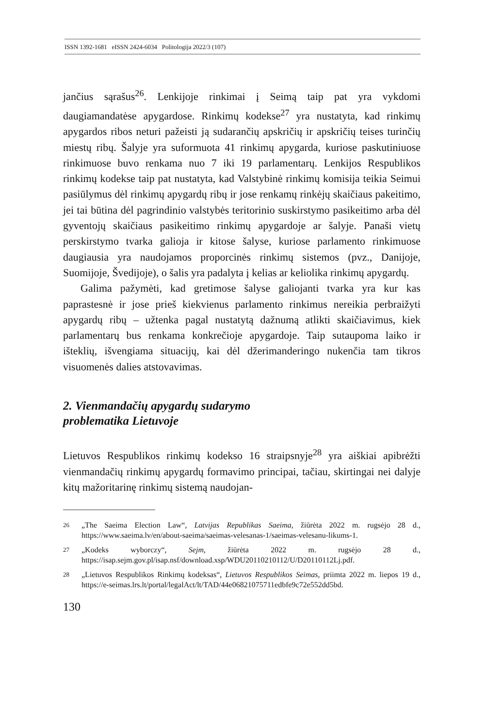ISSN 1392-1681 eISSN 2424-6034 Politologija 2022/3 (107)
jančius sąrašus<sup>26</sup>. Lenkijoje rinkimai į Seimą taip pat yra vykdomi daugiamandatėse apygardose. Rinkimų kodekse<sup>27</sup> yra nustatyta, kad rinkimų apygardos ribos neturi pažeisti ją sudarančių apskričių ir apskričių teises turinčių miestų ribų. Šalyje yra suformuota 41 rinkimų apygarda, kuriose paskutiniuose rinkimuose buvo renkama nuo 7 iki 19 parlamentarų. Lenkijos Respublikos rinkimų kodekse taip pat nustatyta, kad Valstybinė rinkimų komisija teikia Seimui pasiūlymus dėl rinkimų apygardų ribų ir jose renkamų rinkėjų skaičiaus pakeitimo, jei tai būtina dėl pagrindinio valstybės teritorinio suskirstymo pasikeitimo arba dėl gyventojų skaičiaus pasikeitimo rinkimų apygardoje ar šalyje. Panaši vietų perskirstymo tvarka galioja ir kitose šalyse, kuriose parlamento rinkimuose daugiausia yra naudojamos proporcinės rinkimų sistemos (pvz., Danijoje, Suomijoje, Švedijoje), o šalis yra padalyta į kelias ar keliolika rinkimų apygardų.
Galima pažymėti, kad gretimose šalyse galiojanti tvarka yra kur kas paprastesnė ir jose prieš kiekvienus parlamento rinkimus nereikia perbraižyti apygardų ribų – užtenka pagal nustatytą dažnumą atlikti skaičiavimus, kiek parlamentarų bus renkama konkrečioje apygardoje. Taip sutaupoma laiko ir išteklių, išvengiama situacijų, kai dėl džerimanderingo nukenčia tam tikros visuomenės dalies atstovavimas.
2. Vienmandačių apygardų sudarymo
problematika Lietuvoje
Lietuvos Respublikos rinkimų kodekso 16 straipsnyje<sup>28</sup> yra aiškiai apibrėžti vienmandačių rinkimų apygardų formavimo principai, tačiau, skirtingai nei dalyje kitų mažoritarinę rinkimų sistemą naudojan-
26 „The Saeima Election Law“, Latvijas Republikas Saeima, žiūrėta 2022 m. rugsėjo 28 d., https://www.saeima.lv/en/about-saeima/saeimas-velesanas-1/saeimas-velesanu-likums-1.
27 „Kodeks wyborczy“, Sejm, žiūrėta 2022 m. rugsėjo 28 d., https://isap.sejm.gov.pl/isap.nsf/download.xsp/WDU20110210112/U/D20110112Lj.pdf.
28 „Lietuvos Respublikos Rinkimų kodeksas“, Lietuvos Respublikos Seimas, priimta 2022 m. liepos 19 d., https://e-seimas.lrs.lt/portal/legalAct/lt/TAD/44e06821075711edbfe9c72e552dd5bd.
130